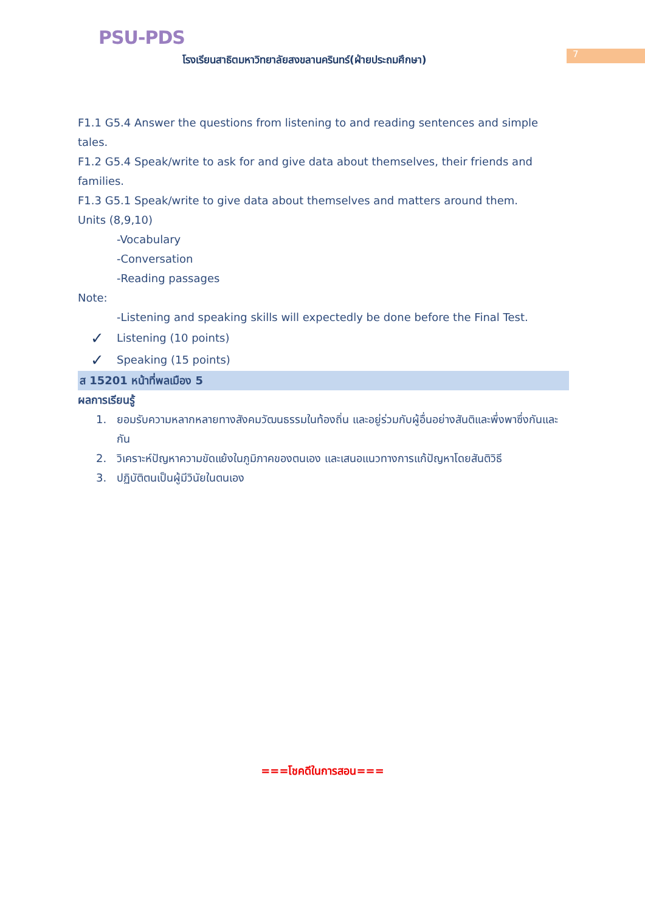PSU-PDS
โรงเรียนสาธิตมหาวิทยาลัยสงขลานครินทร์(ฝ่ายประถมศึกษา)
7
F1.1 G5.4 Answer the questions from listening to and reading sentences and simple tales.
F1.2 G5.4 Speak/write to ask for and give data about themselves, their friends and families.
F1.3 G5.1 Speak/write to give data about themselves and matters around them.
Units (8,9,10)
-Vocabulary
-Conversation
-Reading passages
Note:
-Listening and speaking skills will expectedly be done before the Final Test.
✓ Listening (10 points)
✓ Speaking (15 points)
ส 15201 หน้าที่พลเมือง 5
ผลการเรียนรู้
1. ยอมรับความหลากหลายทางสังคมวัฒนธรรมในท้องถิ่น และอยู่ร่วมกับผู้อื่นอย่างสันติและพึ่งพาซึ่งกันและกัน
2. วิเคราะห์ปัญหาความขัดแย้งในภูมิภาคของตนเอง และเสนอแนวทางการแก้ปัญหาโดยสันติวิธี
3. ปฏิบัติตนเป็นผู้มีวินัยในตนเอง
===โชคดีในการสอน===